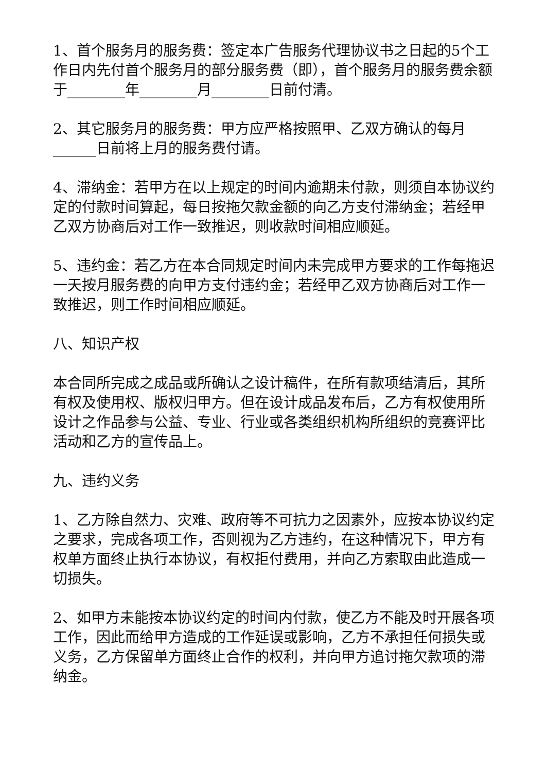1、首个服务月的服务费：签定本广告服务代理协议书之日起的5个工作日内先付首个服务月的部分服务费（即），首个服务月的服务费余额于________年________月________日前付清。
2、其它服务月的服务费：甲方应严格按照甲、乙双方确认的每月______日前将上月的服务费付请。
4、滞纳金：若甲方在以上规定的时间内逾期未付款，则须自本协议约定的付款时间算起，每日按拖欠款金额的向乙方支付滞纳金；若经甲乙双方协商后对工作一致推迟，则收款时间相应顺延。
5、违约金：若乙方在本合同规定时间内未完成甲方要求的工作每拖迟一天按月服务费的向甲方支付违约金；若经甲乙双方协商后对工作一致推迟，则工作时间相应顺延。
八、知识产权
本合同所完成之成品或所确认之设计稿件，在所有款项结清后，其所有权及使用权、版权归甲方。但在设计成品发布后，乙方有权使用所设计之作品参与公益、专业、行业或各类组织机构所组织的竞赛评比活动和乙方的宣传品上。
九、违约义务
1、乙方除自然力、灾难、政府等不可抗力之因素外，应按本协议约定之要求，完成各项工作，否则视为乙方违约，在这种情况下，甲方有权单方面终止执行本协议，有权拒付费用，并向乙方索取由此造成一切损失。
2、如甲方未能按本协议约定的时间内付款，使乙方不能及时开展各项工作，因此而给甲方造成的工作延误或影响，乙方不承担任何损失或义务，乙方保留单方面终止合作的权利，并向甲方追讨拖欠款项的滞纳金。